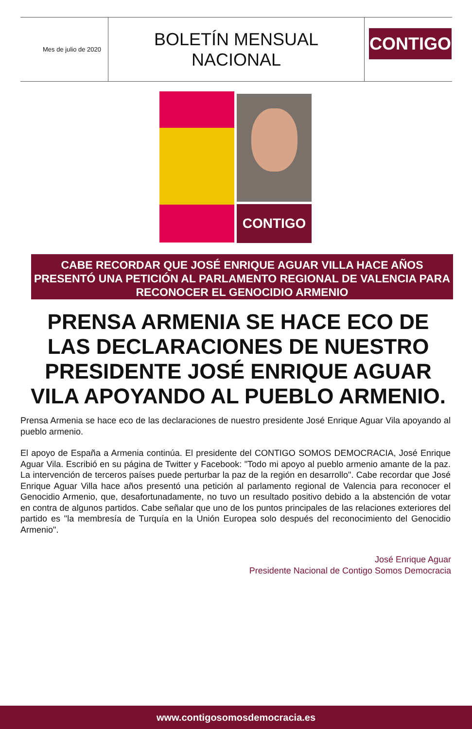| Mes de julio de 2020 | BOLETÍN MENSUAL NACIONAL | CONTIGO |
CONTIGO
CABE RECORDAR QUE JOSÉ ENRIQUE AGUAR VILLA HACE AÑOS PRESENTÓ UNA PETICIÓN AL PARLAMENTO REGIONAL DE VALENCIA PARA RECONOCER EL GENOCIDIO ARMENIO
PRENSA ARMENIA SE HACE ECO DE LAS DECLARACIONES DE NUESTRO PRESIDENTE JOSÉ ENRIQUE AGUAR VILA APOYANDO AL PUEBLO ARMENIO.
Prensa Armenia se hace eco de las declaraciones de nuestro presidente José Enrique Aguar Vila apoyando al pueblo armenio.
El apoyo de España a Armenia continúa. El presidente del CONTIGO SOMOS DEMOCRACIA, José Enrique Aguar Vila. Escribió en su página de Twitter y Facebook: "Todo mi apoyo al pueblo armenio amante de la paz. La intervención de terceros países puede perturbar la paz de la región en desarrollo". Cabe recordar que José Enrique Aguar Villa hace años presentó una petición al parlamento regional de Valencia para reconocer el Genocidio Armenio, que, desafortunadamente, no tuvo un resultado positivo debido a la abstención de votar en contra de algunos partidos. Cabe señalar que uno de los puntos principales de las relaciones exteriores del partido es "la membresía de Turquía en la Unión Europea solo después del reconocimiento del Genocidio Armenio".
José Enrique Aguar
Presidente Nacional de Contigo Somos Democracia
www.contigosomosdemocracia.es